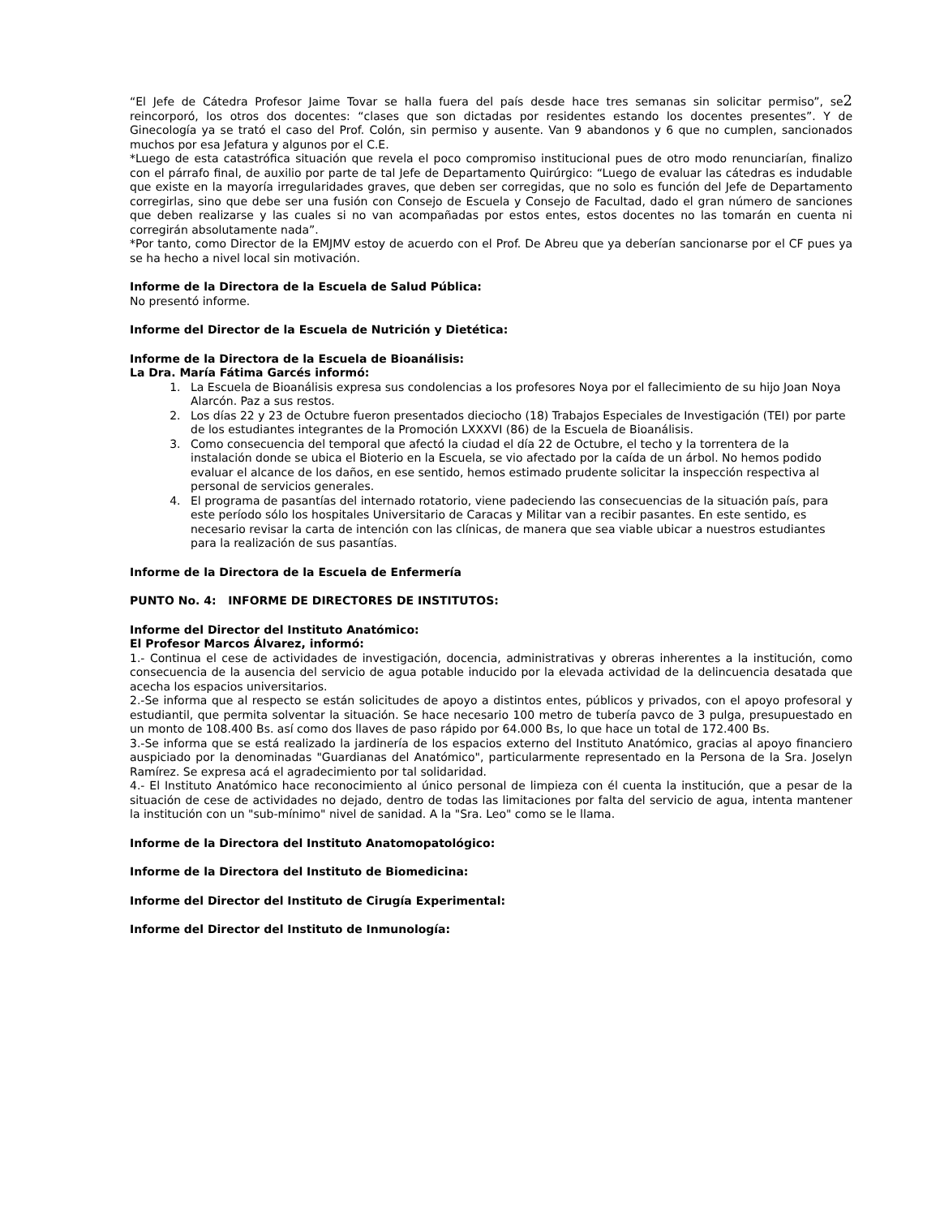“El Jefe de Cátedra Profesor Jaime Tovar se halla fuera del país desde hace tres semanas sin solicitar permiso”, se2 reincorporó, los otros dos docentes: “clases que son dictadas por residentes estando los docentes presentes”. Y de Ginecología ya se trató el caso del Prof. Colón, sin permiso y ausente. Van 9 abandonos y 6 que no cumplen, sancionados muchos por esa Jefatura y algunos por el C.E.
*Luego de esta catastrófica situación que revela el poco compromiso institucional pues de otro modo renunciarían, finalizo con el párrafo final, de auxilio por parte de tal Jefe de Departamento Quirúrgico: “Luego de evaluar las cátedras es indudable que existe en la mayoría irregularidades graves, que deben ser corregidas, que no solo es función del Jefe de Departamento corregirlas, sino que debe ser una fusión con Consejo de Escuela y Consejo de Facultad, dado el gran número de sanciones que deben realizarse y las cuales si no van acompañadas por estos entes, estos docentes no las tomarán en cuenta ni corregirán absolutamente nada”.
*Por tanto, como Director de la EMJMV estoy de acuerdo con el Prof. De Abreu que ya deberían sancionarse por el CF pues ya se ha hecho a nivel local sin motivación.
Informe de la Directora de la Escuela de Salud Pública:
No presentó informe.
Informe del Director de la Escuela de Nutrición y Dietética:
Informe de la Directora de la Escuela de Bioanálisis:
La Dra. María Fátima Garcés informó:
1. La Escuela de Bioanálisis expresa sus condolencias a los profesores Noya por el fallecimiento de su hijo Joan Noya Alarcón. Paz a sus restos.
2. Los días 22 y 23 de Octubre fueron presentados dieciocho (18) Trabajos Especiales de Investigación (TEI) por parte de los estudiantes integrantes de la Promoción LXXXVI (86) de la Escuela de Bioanálisis.
3. Como consecuencia del temporal que afectó la ciudad el día 22 de Octubre, el techo y la torrentera de la instalación donde se ubica el Bioterio en la Escuela, se vio afectado por la caída de un árbol. No hemos podido evaluar el alcance de los daños, en ese sentido, hemos estimado prudente solicitar la inspección respectiva al personal de servicios generales.
4. El programa de pasantías del internado rotatorio, viene padeciendo las consecuencias de la situación país, para este período sólo los hospitales Universitario de Caracas y Militar van a recibir pasantes. En este sentido, es necesario revisar la carta de intención con las clínicas, de manera que sea viable ubicar a nuestros estudiantes para la realización de sus pasantías.
Informe de la Directora de la Escuela de Enfermería
PUNTO No. 4: INFORME DE DIRECTORES DE INSTITUTOS:
Informe del Director del Instituto Anatómico:
El Profesor Marcos Álvarez, informó:
1.- Continua el cese de actividades de investigación, docencia, administrativas y obreras inherentes a la institución, como consecuencia de la ausencia del servicio de agua potable inducido por la elevada actividad de la delincuencia desatada que acecha los espacios universitarios.
2.-Se informa que al respecto se están solicitudes de apoyo a distintos entes, públicos y privados, con el apoyo profesoral y estudiantil, que permita solventar la situación. Se hace necesario 100 metro de tubería pavco de 3 pulga, presupuestado en un monto de 108.400 Bs. así como dos llaves de paso rápido por 64.000 Bs, lo que hace un total de 172.400 Bs.
3.-Se informa que se está realizado la jardinería de los espacios externo del Instituto Anatómico, gracias al apoyo financiero auspiciado por la denominadas "Guardianas del Anatómico", particularmente representado en la Persona de la Sra. Joselyn Ramírez. Se expresa acá el agradecimiento por tal solidaridad.
4.- El Instituto Anatómico hace reconocimiento al único personal de limpieza con él cuenta la institución, que a pesar de la situación de cese de actividades no dejado, dentro de todas las limitaciones por falta del servicio de agua, intenta mantener la institución con un "sub-mínimo" nivel de sanidad. A la "Sra. Leo" como se le llama.
Informe de la Directora del Instituto Anatomopatológico:
Informe de la Directora del Instituto de Biomedicina:
Informe del Director del Instituto de Cirugía Experimental:
Informe del Director del Instituto de Inmunología: